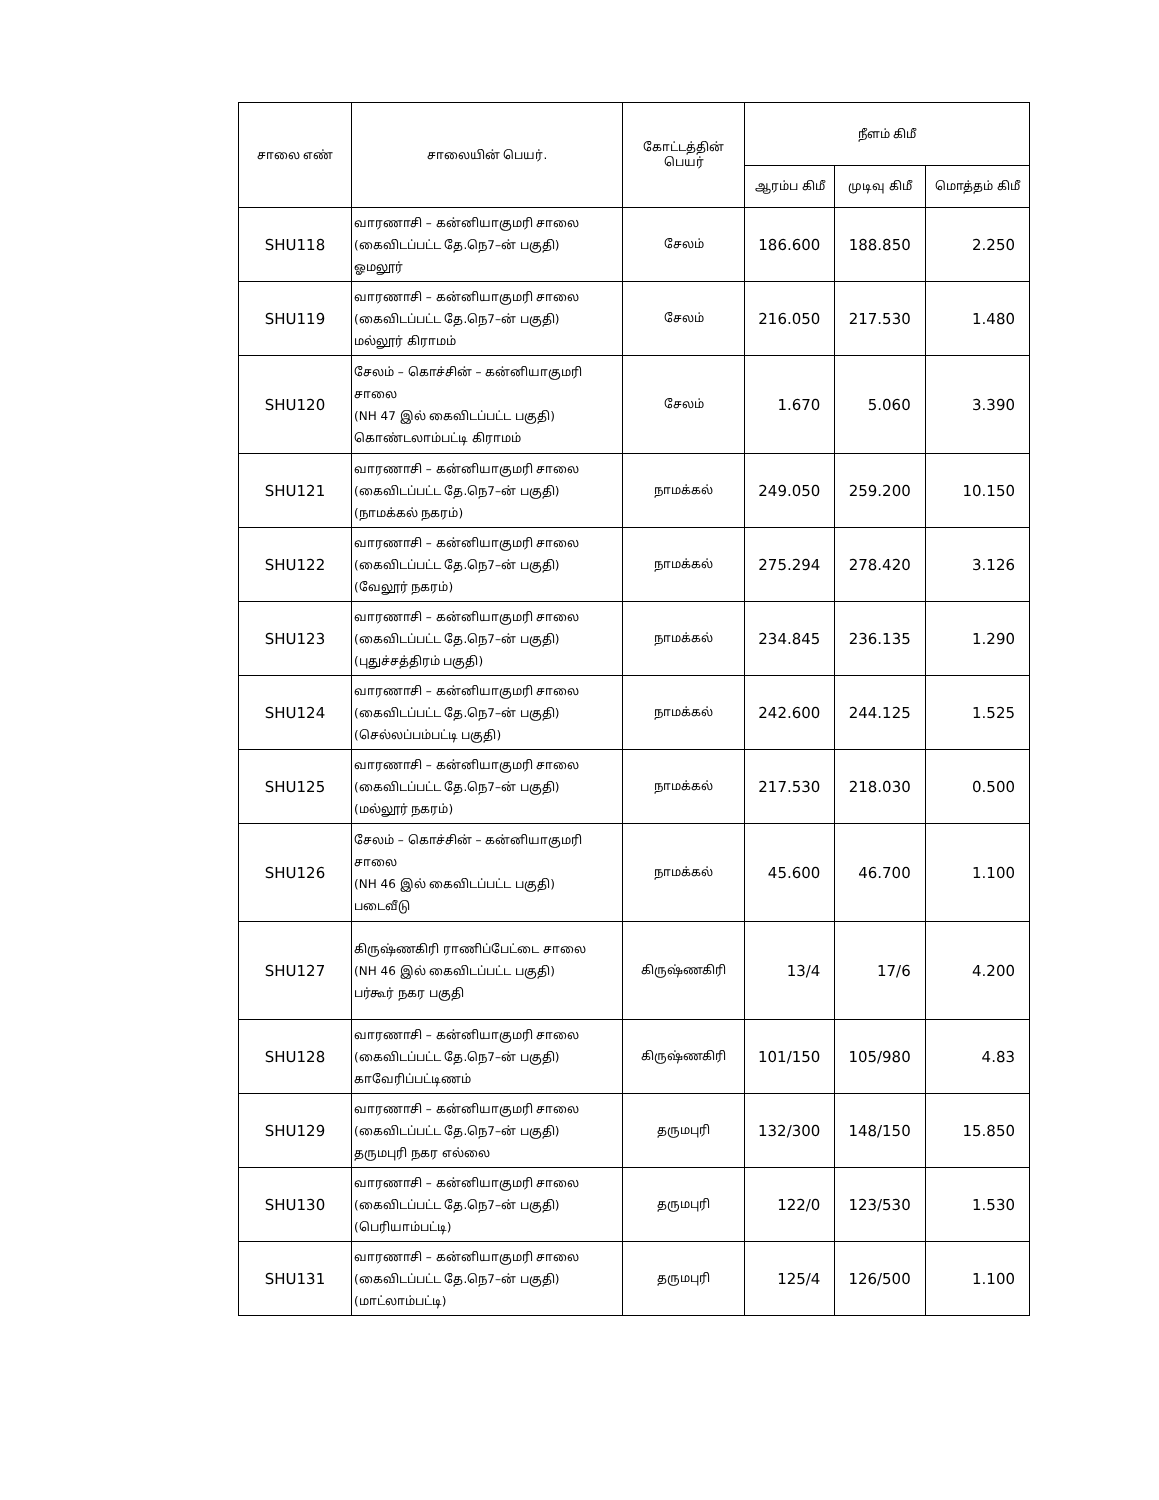| சாலை எண் | சாலையின் பெயர். | கோட்டத்தின் பெயர் | நீளம் கிமீ | | |
| --- | --- | --- | --- | --- | --- |
| | | | ஆரம்ப கிமீ | முடிவு கிமீ | மொத்தம் கிமீ |
| SHU118 | வாரணாசி – கன்னியாகுமரி சாலை (கைவிடப்பட்ட தே.நெ7–ன் பகுதி) ஓமலூர் | சேலம் | 186.600 | 188.850 | 2.250 |
| SHU119 | வாரணாசி – கன்னியாகுமரி சாலை (கைவிடப்பட்ட தே.நெ7–ன் பகுதி) மல்லூர் கிராமம் | சேலம் | 216.050 | 217.530 | 1.480 |
| SHU120 | சேலம் – கொச்சின் – கன்னியாகுமரி சாலை (NH 47 இல் கைவிடப்பட்ட பகுதி) கொண்டலாம்பட்டி கிராமம் | சேலம் | 1.670 | 5.060 | 3.390 |
| SHU121 | வாரணாசி – கன்னியாகுமரி சாலை (கைவிடப்பட்ட தே.நெ7–ன் பகுதி) (நாமக்கல் நகரம்) | நாமக்கல் | 249.050 | 259.200 | 10.150 |
| SHU122 | வாரணாசி – கன்னியாகுமரி சாலை (கைவிடப்பட்ட தே.நெ7–ன் பகுதி) (வேலூர் நகரம்) | நாமக்கல் | 275.294 | 278.420 | 3.126 |
| SHU123 | வாரணாசி – கன்னியாகுமரி சாலை (கைவிடப்பட்ட தே.நெ7–ன் பகுதி) (புதுச்சத்திரம் பகுதி) | நாமக்கல் | 234.845 | 236.135 | 1.290 |
| SHU124 | வாரணாசி – கன்னியாகுமரி சாலை (கைவிடப்பட்ட தே.நெ7–ன் பகுதி) (செல்லப்பம்பட்டி பகுதி) | நாமக்கல் | 242.600 | 244.125 | 1.525 |
| SHU125 | வாரணாசி – கன்னியாகுமரி சாலை (கைவிடப்பட்ட தே.நெ7–ன் பகுதி) (மல்லூர் நகரம்) | நாமக்கல் | 217.530 | 218.030 | 0.500 |
| SHU126 | சேலம் – கொச்சின் – கன்னியாகுமரி சாலை (NH 46 இல் கைவிடப்பட்ட பகுதி) படைவீடு | நாமக்கல் | 45.600 | 46.700 | 1.100 |
| SHU127 | கிருஷ்ணகிரி ராணிப்பேட்டை சாலை (NH 46 இல் கைவிடப்பட்ட பகுதி) பர்கூர் நகர பகுதி | கிருஷ்ணகிரி | 13/4 | 17/6 | 4.200 |
| SHU128 | வாரணாசி – கன்னியாகுமரி சாலை (கைவிடப்பட்ட தே.நெ7–ன் பகுதி) காவேரிப்பட்டிணம் | கிருஷ்ணகிரி | 101/150 | 105/980 | 4.83 |
| SHU129 | வாரணாசி – கன்னியாகுமரி சாலை (கைவிடப்பட்ட தே.நெ7–ன் பகுதி) தருமபுரி நகர எல்லை | தருமபுரி | 132/300 | 148/150 | 15.850 |
| SHU130 | வாரணாசி – கன்னியாகுமரி சாலை (கைவிடப்பட்ட தே.நெ7–ன் பகுதி) (பெரியாம்பட்டி) | தருமபுரி | 122/0 | 123/530 | 1.530 |
| SHU131 | வாரணாசி – கன்னியாகுமரி சாலை (கைவிடப்பட்ட தே.நெ7–ன் பகுதி) (மாட்லாம்பட்டி) | தருமபுரி | 125/4 | 126/500 | 1.100 |